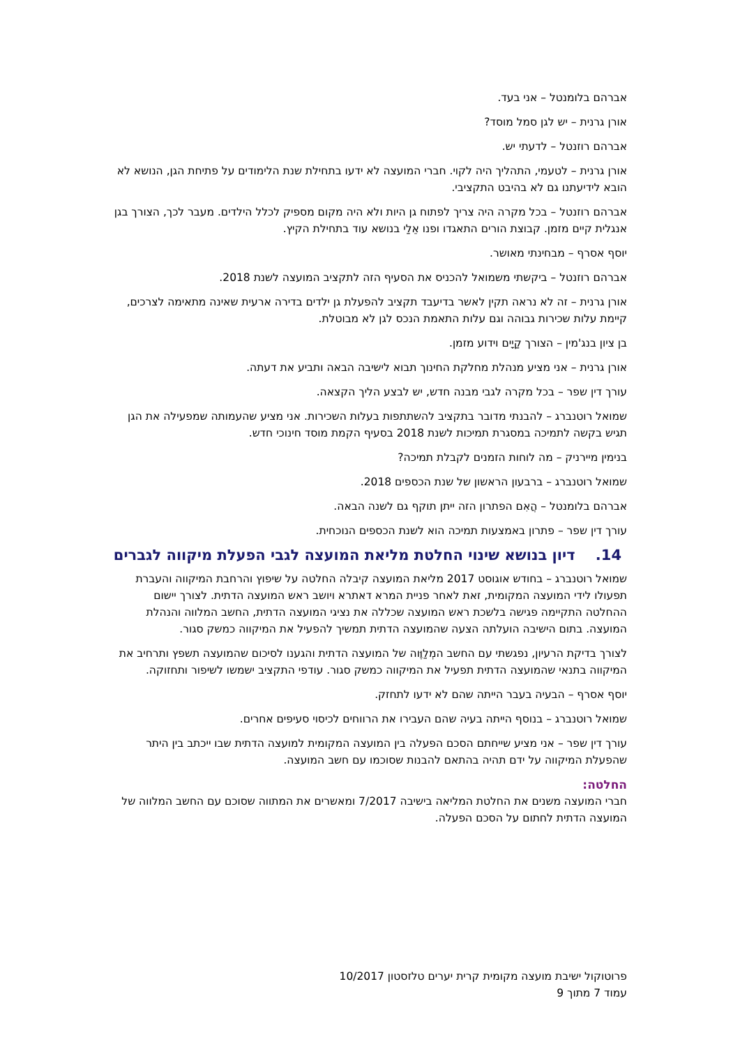אברהם בלומנטל – אני בעד.
אורן גרנית – יש לגן סמל מוסד?
אברהם רוזנטל – לדעתי יש.
אורן גרנית – לטעמי, התהליך היה לקוי. חברי המועצה לא ידעו בתחילת שנת הלימודים על פתיחת הגן, הנושא לא הובא לידיעתנו גם לא בהיבט התקציבי.
אברהם רוזנטל – בכל מקרה היה צריך לפתוח גן היות ולא היה מקום מספיק לכלל הילדים. מעבר לכך, הצורך בגן אנגלית קיים מזמן. קבוצת הורים התאגדו ופנו אֵלַי בנושא עוד בתחילת הקיץ.
יוסף אסרף – מבחינתי מאושר.
אברהם רוזנטל – ביקשתי משמואל להכניס את הסעיף הזה לתקציב המועצה לשנת 2018.
אורן גרנית – זה לא נראה תקין לאשר בדיעבד תקציב להפעלת גן ילדים בדירה ארעית שאינה מתאימה לצרכים, קיימת עלות שכירות גבוהה וגם עלות התאמת הנכס לגן לא מבוטלת.
בן ציון בנג'מין – הצורך קַיָים וידוע מזמן.
אורן גרנית – אני מציע מנהלת מחלקת החינוך תבוא לישיבה הבאה ותביע את דעתה.
עורך דין שפר – בכל מקרה לגבי מבנה חדש, יש לבצע הליך הקצאה.
שמואל רוטנברג – להבנתי מדובר בתקציב להשתתפות בעלות השכירות. אני מציע שהעמותה שמפעילה את הגן תגיש בקשה לתמיכה במסגרת תמיכות לשנת 2018 בסעיף הקמת מוסד חינוכי חדש.
בנימין מיירניק – מה לוחות הזמנים לקבלת תמיכה?
שמואל רוטנברג – ברבעון הראשון של שנת הכספים 2018.
אברהם בלומנטל – הֲאִם הפתרון הזה ייתן תוקף גם לשנה הבאה.
עורך דין שפר – פתרון באמצעות תמיכה הוא לשנת הכספים הנוכחית.
14. דיון בנושא שינוי החלטת מליאת המועצה לגבי הפעלת מיקווה לגברים
שמואל רוטנברג – בחודש אוגוסט 2017 מליאת המועצה קיבלה החלטה על שיפוץ והרחבת המיקווה והעברת תפעולו לידי המועצה המקומית, זאת לאחר פניית המרא דאתרא ויושב ראש המועצה הדתית. לצורך יישום ההחלטה התקיימה פגישה בלשכת ראש המועצה שכללה את נציגי המועצה הדתית, החשב המלווה והנהלת המועצה. בתום הישיבה הועלתה הצעה שהמועצה הדתית תמשיך להפעיל את המיקווה כמשק סגור.
לצורך בדיקת הרעיון, נפגשתי עם החשב המְלַוֶּוה של המועצה הדתית והגענו לסיכום שהמועצה תשפץ ותרחיב את המיקווה בתנאי שהמועצה הדתית תפעיל את המיקווה כמשק סגור. עודפי התקציב ישמשו לשיפור ותחזוקה.
יוסף אסרף – הבעיה בעבר הייתה שהם לא ידעו לתחזק.
שמואל רוטנברג – בנוסף הייתה בעיה שהם העבירו את הרווחים לכיסוי סעיפים אחרים.
עורך דין שפר – אני מציע שייחתם הסכם הפעלה בין המועצה המקומית למועצה הדתית שבו ייכתב בין היתר שהפעלת המיקווה על ידם תהיה בהתאם להבנות שסוכמו עם חשב המועצה.
החלטה:
חברי המועצה משנים את החלטת המליאה בישיבה 7/2017 ומאשרים את המתווה שסוכם עם החשב המלווה של המועצה הדתית לחתום על הסכם הפעלה.
פרוטוקול ישיבת מועצה מקומית קרית יערים טלזסטון 10/2017
עמוד 7 מתוך 9